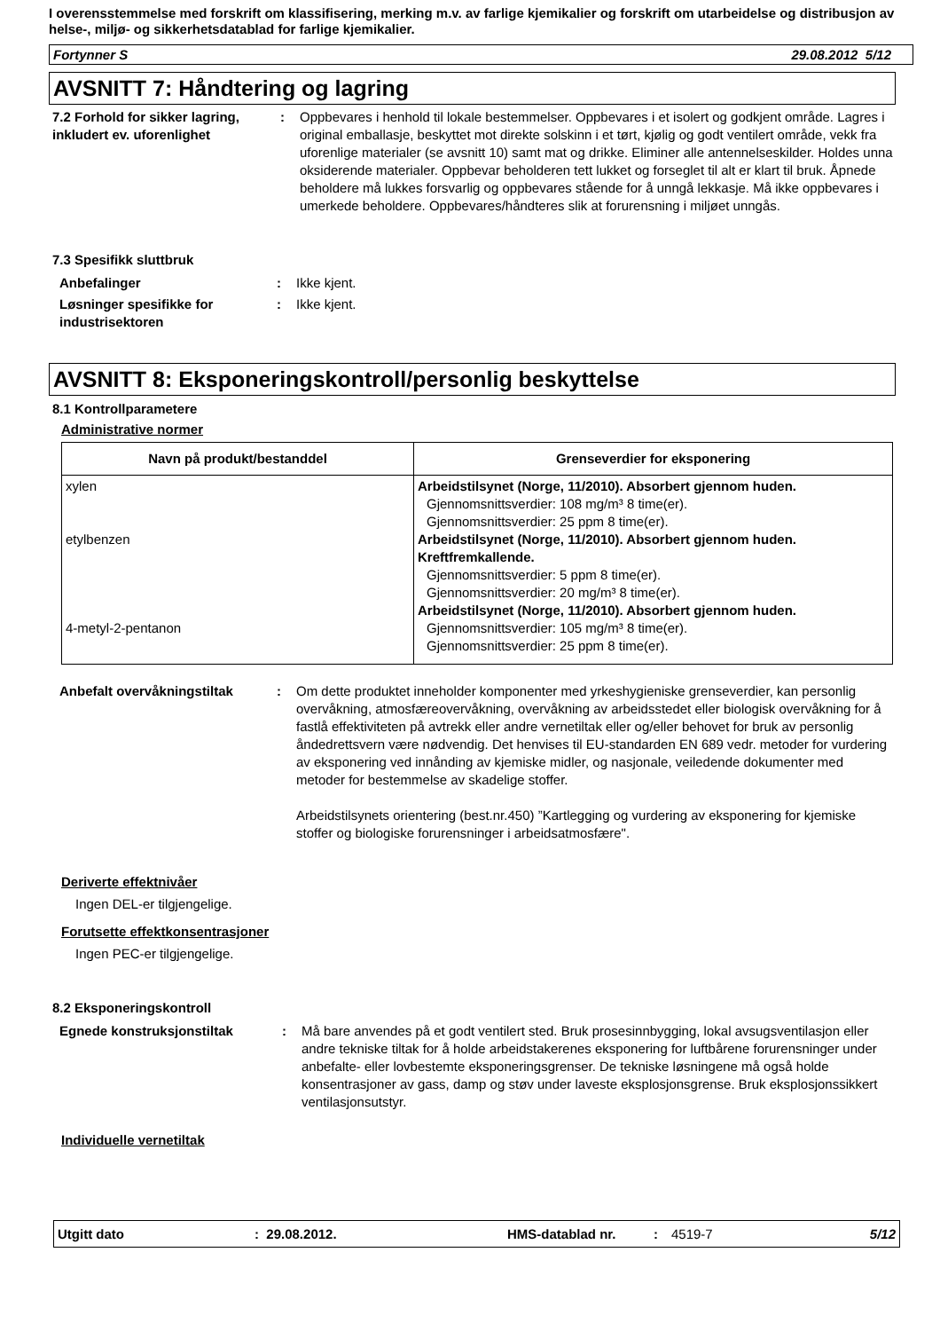I overensstemmelse med forskrift om klassifisering, merking m.v. av farlige kjemikalier og forskrift om utarbeidelse og distribusjon av helse-, miljø- og sikkerhetsdatablad for farlige kjemikalier.
Fortynner S 29.08.2012 5/12
AVSNITT 7: Håndtering og lagring
7.2 Forhold for sikker lagring, inkludert ev. uforenlighet
: Oppbevares i henhold til lokale bestemmelser. Oppbevares i et isolert og godkjent område. Lagres i original emballasje, beskyttet mot direkte solskinn i et tørt, kjølig og godt ventilert område, vekk fra uforenlige materialer (se avsnitt 10) samt mat og drikke. Eliminer alle antennelseskilder. Holdes unna oksiderende materialer. Oppbevar beholderen tett lukket og forseglet til alt er klart til bruk. Åpnede beholdere må lukkes forsvarlig og oppbevares stående for å unngå lekkasje. Må ikke oppbevares i umerkede beholdere. Oppbevares/håndteres slik at forurensning i miljøet unngås.
7.3 Spesifikk sluttbruk
Anbefalinger : Ikke kjent.
Løsninger spesifikke for industrisektoren
: Ikke kjent.
AVSNITT 8: Eksponeringskontroll/personlig beskyttelse
8.1 Kontrollparametere
Administrative normer
| Navn på produkt/bestanddel | Grenseverdier for eksponering |
| --- | --- |
| xylen etylbenzen 4-metyl-2-pentanon | Arbeidstilsynet (Norge, 11/2010). Absorbert gjennom huden. Gjennomsnittsverdier: 108 mg/m³ 8 time(er). Gjennomsnittsverdier: 25 ppm 8 time(er). Arbeidstilsynet (Norge, 11/2010). Absorbert gjennom huden. Kreftfremkallende. Gjennomsnittsverdier: 5 ppm 8 time(er). Gjennomsnittsverdier: 20 mg/m³ 8 time(er). Arbeidstilsynet (Norge, 11/2010). Absorbert gjennom huden. Gjennomsnittsverdier: 105 mg/m³ 8 time(er). Gjennomsnittsverdier: 25 ppm 8 time(er). |
Anbefalt overvåkningstiltak : Om dette produktet inneholder komponenter med yrkeshygieniske grenseverdier, kan personlig overvåkning, atmosfæreovervåkning, overvåkning av arbeidsstedet eller biologisk overvåkning for å fastlå effektiviteten på avtrekk eller andre vernetiltak eller og/eller behovet for bruk av personlig åndedrettsvern være nødvendig. Det henvises til EU-standarden EN 689 vedr. metoder for vurdering av eksponering ved innånding av kjemiske midler, og nasjonale, veiledende dokumenter med metoder for bestemmelse av skadelige stoffer.
Arbeidstilsynets orientering (best.nr.450) ”Kartlegging og vurdering av eksponering for kjemiske stoffer og biologiske forurensninger i arbeidsatmosfære".
Deriverte effektnivåer
Ingen DEL-er tilgjengelige.
Forutsette effektkonsentrasjoner
Ingen PEC-er tilgjengelige.
8.2 Eksponeringskontroll
Egnede konstruksjonstiltak : Må bare anvendes på et godt ventilert sted. Bruk prosesinnbygging, lokal avsugsventilasjon eller andre tekniske tiltak for å holde arbeidstakerenes eksponering for luftbårene forurensninger under anbefalte- eller lovbestemte eksponeringsgrenser. De tekniske løsningene må også holde konsentrasjoner av gass, damp og støv under laveste eksplosjonsgrense. Bruk eksplosjonssikkert ventilasjonsutstyr.
Individuelle vernetiltak
Utgitt dato: 29.08.2012. HMS-datablad nr.: 4519-7 5/12